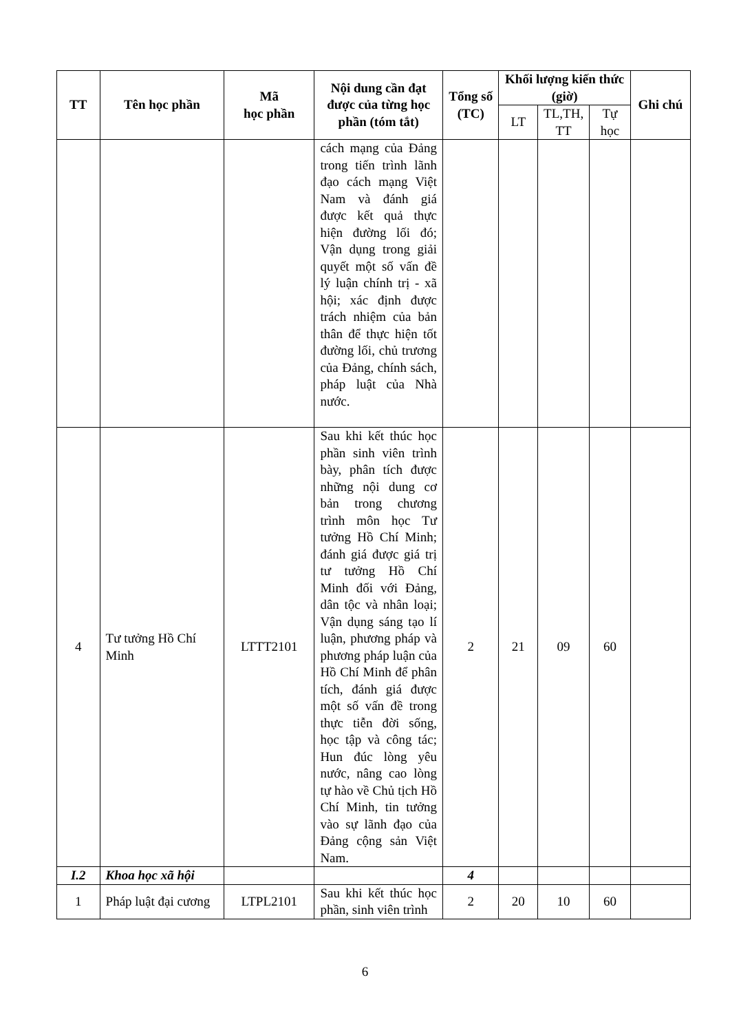| TT | Tên học phần | Mã học phần | Nội dung cần đạt được của từng học phần (tóm tắt) | Tổng số (TC) | Khối lượng kiến thức (giờ) | | | Ghi chú |
| --- | --- | --- | --- | --- | --- | --- | --- | --- |
| | | | | | LT | TL,TH, TT | Tự học | |
| | | | cách mạng của Đảng trong tiến trình lãnh đạo cách mạng Việt Nam và đánh giá được kết quả thực hiện đường lối đó; Vận dụng trong giải quyết một số vấn đề lý luận chính trị - xã hội; xác định được trách nhiệm của bản thân để thực hiện tốt đường lối, chủ trương của Đảng, chính sách, pháp luật của Nhà nước. | | | | | |
| 4 | Tư tưởng Hồ Chí Minh | LTTT2101 | Sau khi kết thúc học phần sinh viên trình bày, phân tích được những nội dung cơ bản trong chương trình môn học Tư tưởng Hồ Chí Minh; đánh giá được giá trị tư tưởng Hồ Chí Minh đối với Đảng, dân tộc và nhân loại; Vận dụng sáng tạo lí luận, phương pháp và phương pháp luận của Hồ Chí Minh để phân tích, đánh giá được một số vấn đề trong thực tiễn đời sống, học tập và công tác; Hun đúc lòng yêu nước, nâng cao lòng tự hào về Chủ tịch Hồ Chí Minh, tin tưởng vào sự lãnh đạo của Đảng cộng sản Việt Nam. | 2 | 21 | 09 | 60 | |
| I.2 | Khoa học xã hội | | | 4 | | | | |
| 1 | Pháp luật đại cương | LTPL2101 | Sau khi kết thúc học phần, sinh viên trình | 2 | 20 | 10 | 60 | |
6